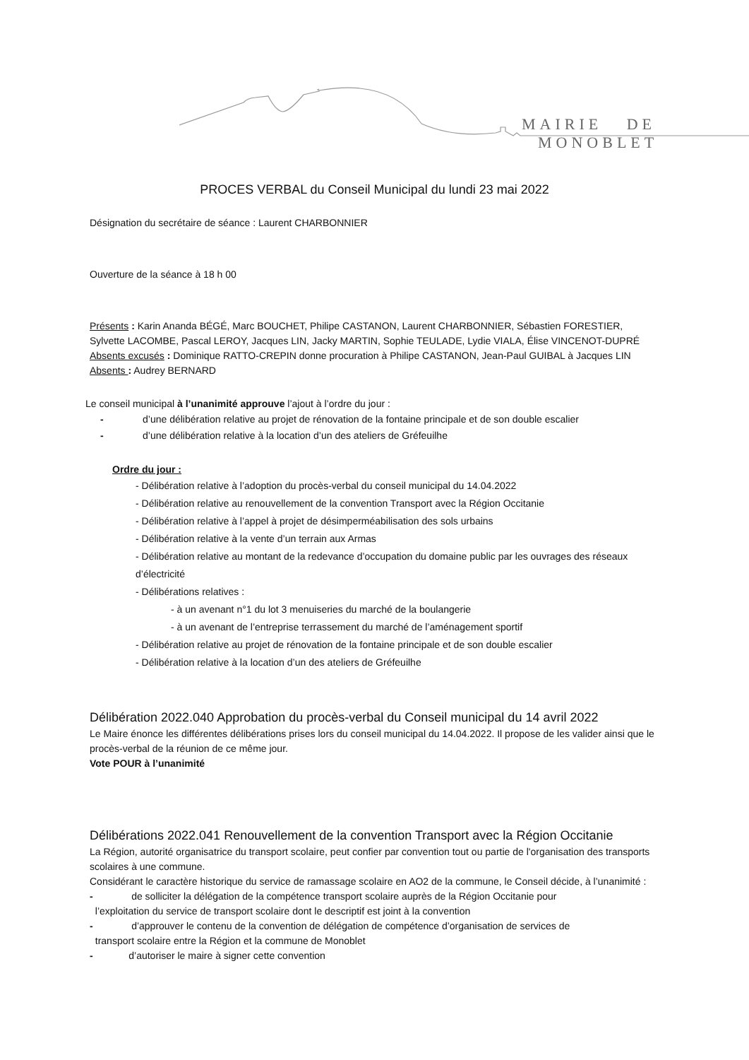MAIRIE DE MONOBLET
PROCES VERBAL du Conseil Municipal du lundi 23 mai 2022
Désignation du secrétaire de séance : Laurent CHARBONNIER
Ouverture de la séance à 18 h 00
Présents : Karin Ananda BÉGÉ, Marc BOUCHET, Philipe CASTANON, Laurent CHARBONNIER, Sébastien FORESTIER, Sylvette LACOMBE, Pascal LEROY, Jacques LIN, Jacky MARTIN, Sophie TEULADE, Lydie VIALA, Élise VINCENOT-DUPRÉ
Absents excusés : Dominique RATTO-CREPIN donne procuration à Philipe CASTANON, Jean-Paul GUIBAL à Jacques LIN
Absents : Audrey BERNARD
Le conseil municipal à l’unanimité approuve l’ajout à l’ordre du jour :
- d’une délibération relative au projet de rénovation de la fontaine principale et de son double escalier
- d’une délibération relative à la location d’un des ateliers de Gréfeuilhe
Ordre du jour :
- Délibération relative à l’adoption du procès-verbal du conseil municipal du 14.04.2022
- Délibération relative au renouvellement de la convention Transport avec la Région Occitanie
- Délibération relative à l’appel à projet de désimperméabilisation des sols urbains
- Délibération relative à la vente d’un terrain aux Armas
- Délibération relative au montant de la redevance d’occupation du domaine public par les ouvrages des réseaux d’électricité
- Délibérations relatives :
- à un avenant n°1 du lot 3 menuiseries du marché de la boulangerie
- à un avenant de l’entreprise terrassement du marché de l’aménagement sportif
- Délibération relative au projet de rénovation de la fontaine principale et de son double escalier
- Délibération relative à la location d’un des ateliers de Gréfeuilhe
Délibération 2022.040 Approbation du procès-verbal du Conseil municipal du 14 avril 2022
Le Maire énonce les différentes délibérations prises lors du conseil municipal du 14.04.2022. Il propose de les valider ainsi que le procès-verbal de la réunion de ce même jour.
Vote POUR à l’unanimité
Délibérations 2022.041 Renouvellement de la convention Transport avec la Région Occitanie
La Région, autorité organisatrice du transport scolaire, peut confier par convention tout ou partie de l'organisation des transports scolaires à une commune.
Considérant le caractère historique du service de ramassage scolaire en AO2 de la commune, le Conseil décide, à l’unanimité :
- de solliciter la délégation de la compétence transport scolaire auprès de la Région Occitanie pour
l’exploitation du service de transport scolaire dont le descriptif est joint à la convention
- d’approuver le contenu de la convention de délégation de compétence d’organisation de services de
transport scolaire entre la Région et la commune de Monoblet
- d’autoriser le maire à signer cette convention